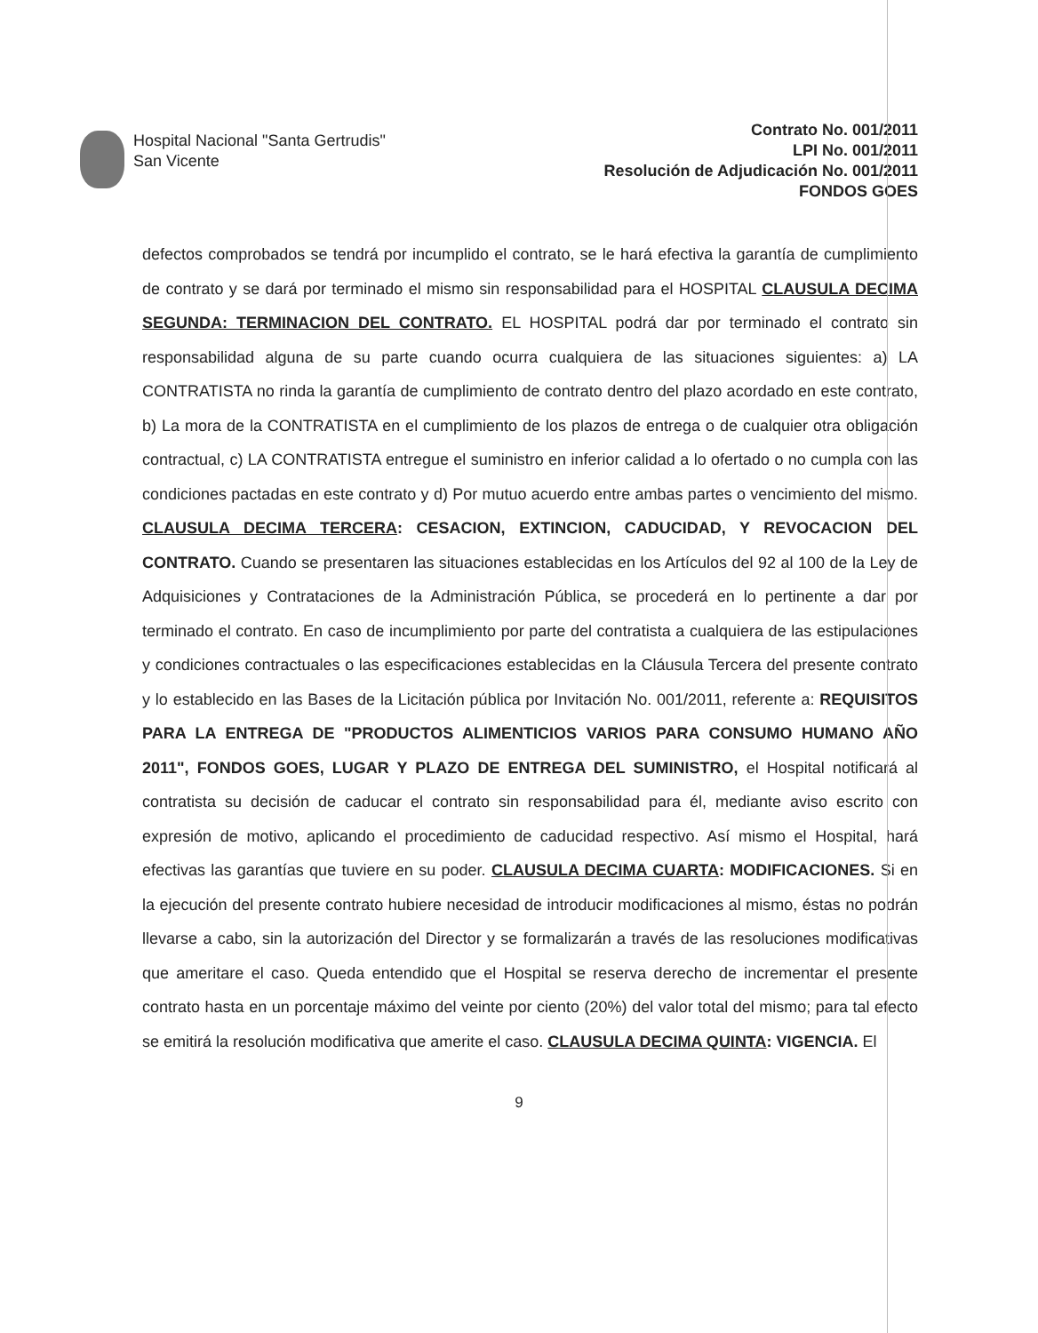Hospital Nacional "Santa Gertrudis"
San Vicente
Contrato No. 001/2011
LPI No. 001/2011
Resolución de Adjudicación No. 001/2011
FONDOS GOES
defectos comprobados se tendrá por incumplido el contrato, se le hará efectiva la garantía de cumplimiento de contrato y se dará por terminado el mismo sin responsabilidad para el HOSPITAL CLAUSULA DECIMA SEGUNDA: TERMINACION DEL CONTRATO. EL HOSPITAL podrá dar por terminado el contrato sin responsabilidad alguna de su parte cuando ocurra cualquiera de las situaciones siguientes: a) LA CONTRATISTA no rinda la garantía de cumplimiento de contrato dentro del plazo acordado en este contrato, b) La mora de la CONTRATISTA en el cumplimiento de los plazos de entrega o de cualquier otra obligación contractual, c) LA CONTRATISTA entregue el suministro en inferior calidad a lo ofertado o no cumpla con las condiciones pactadas en este contrato y d) Por mutuo acuerdo entre ambas partes o vencimiento del mismo. CLAUSULA DECIMA TERCERA: CESACION, EXTINCION, CADUCIDAD, Y REVOCACION DEL CONTRATO. Cuando se presentaren las situaciones establecidas en los Artículos del 92 al 100 de la Ley de Adquisiciones y Contrataciones de la Administración Pública, se procederá en lo pertinente a dar por terminado el contrato. En caso de incumplimiento por parte del contratista a cualquiera de las estipulaciones y condiciones contractuales o las especificaciones establecidas en la Cláusula Tercera del presente contrato y lo establecido en las Bases de la Licitación pública por Invitación No. 001/2011, referente a: REQUISITOS PARA LA ENTREGA DE "PRODUCTOS ALIMENTICIOS VARIOS PARA CONSUMO HUMANO AÑO 2011", FONDOS GOES, LUGAR Y PLAZO DE ENTREGA DEL SUMINISTRO, el Hospital notificará al contratista su decisión de caducar el contrato sin responsabilidad para él, mediante aviso escrito con expresión de motivo, aplicando el procedimiento de caducidad respectivo. Así mismo el Hospital, hará efectivas las garantías que tuviere en su poder. CLAUSULA DECIMA CUARTA: MODIFICACIONES. Si en la ejecución del presente contrato hubiere necesidad de introducir modificaciones al mismo, éstas no podrán llevarse a cabo, sin la autorización del Director y se formalizarán a través de las resoluciones modificativas que ameritare el caso. Queda entendido que el Hospital se reserva derecho de incrementar el presente contrato hasta en un porcentaje máximo del veinte por ciento (20%) del valor total del mismo; para tal efecto se emitirá la resolución modificativa que amerite el caso. CLAUSULA DECIMA QUINTA: VIGENCIA. El
9